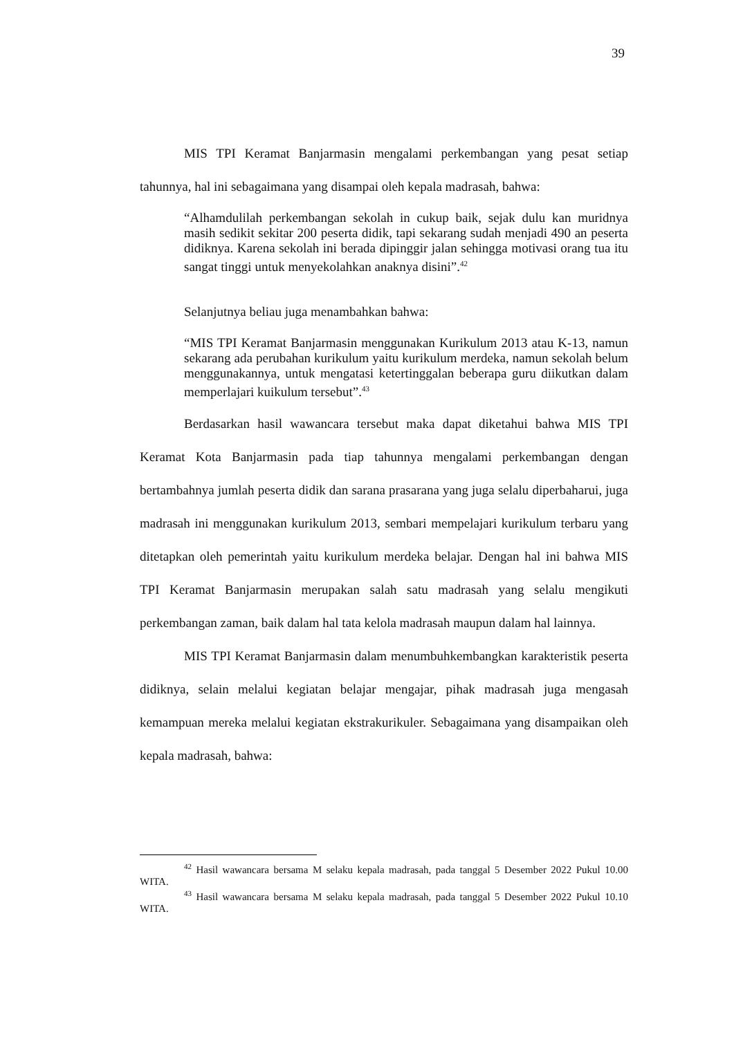39
MIS TPI Keramat Banjarmasin mengalami perkembangan yang pesat setiap tahunnya, hal ini sebagaimana yang disampai oleh kepala madrasah, bahwa:
“Alhamdulilah perkembangan sekolah in cukup baik, sejak dulu kan muridnya masih sedikit sekitar 200 peserta didik, tapi sekarang sudah menjadi 490 an peserta didiknya. Karena sekolah ini berada dipinggir jalan sehingga motivasi orang tua itu sangat tinggi untuk menyekolahkan anaknya disini”.<sup>42</sup>
Selanjutnya beliau juga menambahkan bahwa:
“MIS TPI Keramat Banjarmasin menggunakan Kurikulum 2013 atau K-13, namun sekarang ada perubahan kurikulum yaitu kurikulum merdeka, namun sekolah belum menggunakannya, untuk mengatasi ketertinggalan beberapa guru diikutkan dalam memperlajari kuikulum tersebut”.<sup>43</sup>
Berdasarkan hasil wawancara tersebut maka dapat diketahui bahwa MIS TPI Keramat Kota Banjarmasin pada tiap tahunnya mengalami perkembangan dengan bertambahnya jumlah peserta didik dan sarana prasarana yang juga selalu diperbaharui, juga madrasah ini menggunakan kurikulum 2013, sembari mempelajari kurikulum terbaru yang ditetapkan oleh pemerintah yaitu kurikulum merdeka belajar. Dengan hal ini bahwa MIS TPI Keramat Banjarmasin merupakan salah satu madrasah yang selalu mengikuti perkembangan zaman, baik dalam hal tata kelola madrasah maupun dalam hal lainnya.
MIS TPI Keramat Banjarmasin dalam menumbuhkembangkan karakteristik peserta didiknya, selain melalui kegiatan belajar mengajar, pihak madrasah juga mengasah kemampuan mereka melalui kegiatan ekstrakurikuler. Sebagaimana yang disampaikan oleh kepala madrasah, bahwa:
<sup>42</sup> Hasil wawancara bersama M selaku kepala madrasah, pada tanggal 5 Desember 2022 Pukul 10.00 WITA.
<sup>43</sup> Hasil wawancara bersama M selaku kepala madrasah, pada tanggal 5 Desember 2022 Pukul 10.10 WITA.